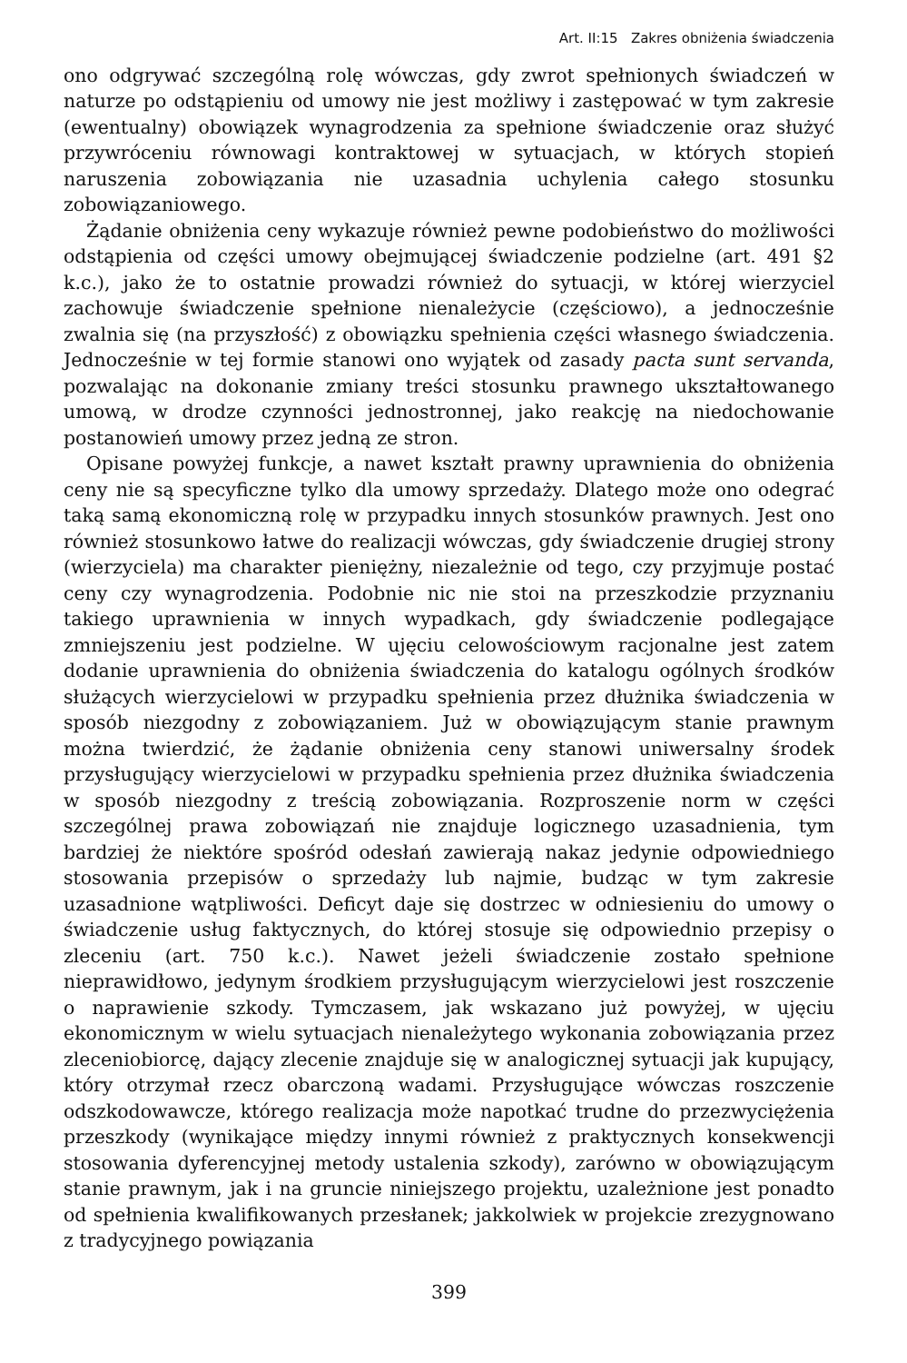Art. II:15 Zakres obniżenia świadczenia
ono odgrywać szczególną rolę wówczas, gdy zwrot spełnionych świadczeń w naturze po odstąpieniu od umowy nie jest możliwy i zastępować w tym zakresie (ewentualny) obowiązek wynagrodzenia za spełnione świadczenie oraz służyć przywróceniu równowagi kontraktowej w sytuacjach, w których stopień naruszenia zobowiązania nie uzasadnia uchylenia całego stosunku zobowiązaniowego.
Żądanie obniżenia ceny wykazuje również pewne podobieństwo do możliwości odstąpienia od części umowy obejmującej świadczenie podzielne (art. 491 §2 k.c.), jako że to ostatnie prowadzi również do sytuacji, w której wierzyciel zachowuje świadczenie spełnione nienależycie (częściowo), a jednocześnie zwalnia się (na przyszłość) z obowiązku spełnienia części własnego świadczenia. Jednocześnie w tej formie stanowi ono wyjątek od zasady pacta sunt servanda, pozwalając na dokonanie zmiany treści stosunku prawnego ukształtowanego umową, w drodze czynności jednostronnej, jako reakcję na niedochowanie postanowień umowy przez jedną ze stron.
Opisane powyżej funkcje, a nawet kształt prawny uprawnienia do obniżenia ceny nie są specyficzne tylko dla umowy sprzedaży. Dlatego może ono odegrać taką samą ekonomiczną rolę w przypadku innych stosunków prawnych. Jest ono również stosunkowo łatwe do realizacji wówczas, gdy świadczenie drugiej strony (wierzyciela) ma charakter pieniężny, niezależnie od tego, czy przyjmuje postać ceny czy wynagrodzenia. Podobnie nic nie stoi na przeszkodzie przyznaniu takiego uprawnienia w innych wypadkach, gdy świadczenie podlegające zmniejszeniu jest podzielne. W ujęciu celowościowym racjonalne jest zatem dodanie uprawnienia do obniżenia świadczenia do katalogu ogólnych środków służących wierzycielowi w przypadku spełnienia przez dłużnika świadczenia w sposób niezgodny z zobowiązaniem. Już w obowiązującym stanie prawnym można twierdzić, że żądanie obniżenia ceny stanowi uniwersalny środek przysługujący wierzycielowi w przypadku spełnienia przez dłużnika świadczenia w sposób niezgodny z treścią zobowiązania. Rozproszenie norm w części szczególnej prawa zobowiązań nie znajduje logicznego uzasadnienia, tym bardziej że niektóre spośród odesłań zawierają nakaz jedynie odpowiedniego stosowania przepisów o sprzedaży lub najmie, budząc w tym zakresie uzasadnione wątpliwości. Deficyt daje się dostrzec w odniesieniu do umowy o świadczenie usług faktycznych, do której stosuje się odpowiednio przepisy o zleceniu (art. 750 k.c.). Nawet jeżeli świadczenie zostało spełnione nieprawidłowo, jedynym środkiem przysługującym wierzycielowi jest roszczenie o naprawienie szkody. Tymczasem, jak wskazano już powyżej, w ujęciu ekonomicznym w wielu sytuacjach nienależytego wykonania zobowiązania przez zleceniobiorcę, dający zlecenie znajduje się w analogicznej sytuacji jak kupujący, który otrzymał rzecz obarczoną wadami. Przysługujące wówczas roszczenie odszkodowawcze, którego realizacja może napotkać trudne do przezwyciężenia przeszkody (wynikające między innymi również z praktycznych konsekwencji stosowania dyferencyjnej metody ustalenia szkody), zarówno w obowiązującym stanie prawnym, jak i na gruncie niniejszego projektu, uzależnione jest ponadto od spełnienia kwalifikowanych przesłanek; jakkolwiek w projekcie zrezygnowano z tradycyjnego powiązania
399